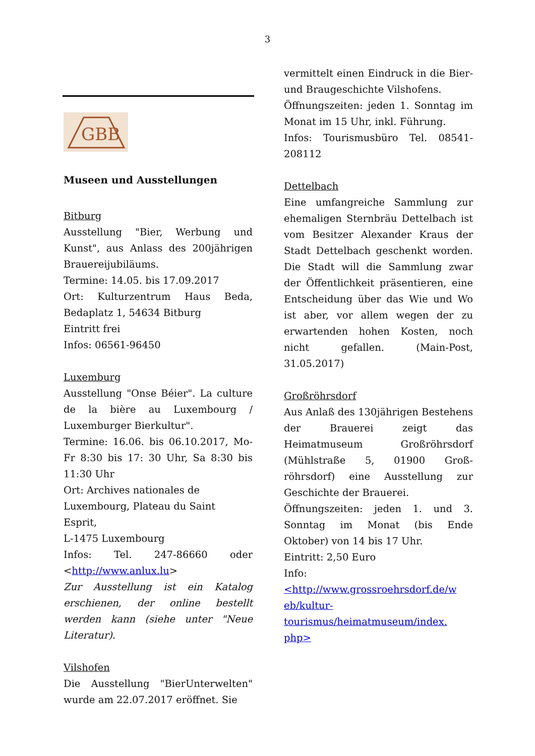3
GBB
Museen und Ausstellungen
Bitburg
Ausstellung "Bier, Werbung und Kunst", aus Anlass des 200jährigen Brauereijubiläums.
Termine: 14.05. bis 17.09.2017
Ort: Kulturzentrum Haus Beda, Bedaplatz 1, 54634 Bitburg
Eintritt frei
Infos: 06561-96450
Luxemburg
Ausstellung "Onse Béier". La culture de la bière au Luxembourg / Luxemburger Bierkultur".
Termine: 16.06. bis 06.10.2017, Mo-Fr 8:30 bis 17: 30 Uhr, Sa 8:30 bis 11:30 Uhr
Ort: Archives nationales de
Luxembourg, Plateau du Saint
Esprit,
L-1475 Luxembourg
Infos: Tel. 247-86660 oder <http://www.anlux.lu>
Zur Ausstellung ist ein Katalog erschienen, der online bestellt werden kann (siehe unter "Neue Literatur).
Vilshofen
Die Ausstellung "BierUnterwelten" wurde am 22.07.2017 eröffnet. Sie
vermittelt einen Eindruck in die Bier- und Braugeschichte Vilshofens.
Öffnungszeiten: jeden 1. Sonntag im Monat im 15 Uhr, inkl. Führung.
Infos: Tourismusbüro Tel. 08541-208112
Dettelbach
Eine umfangreiche Sammlung zur ehemaligen Sternbräu Dettelbach ist vom Besitzer Alexander Kraus der Stadt Dettelbach geschenkt worden. Die Stadt will die Sammlung zwar der Öffentlichkeit präsentieren, eine Entscheidung über das Wie und Wo ist aber, vor allem wegen der zu erwartenden hohen Kosten, noch nicht gefallen. (Main-Post, 31.05.2017)
Großröhrsdorf
Aus Anlaß des 130jährigen Bestehens der Brauerei zeigt das Heimatmuseum Großröhrsdorf (Mühlstraße 5, 01900 Groß-röhrsdorf) eine Ausstellung zur Geschichte der Brauerei.
Öffnungszeiten: jeden 1. und 3. Sonntag im Monat (bis Ende Oktober) von 14 bis 17 Uhr.
Eintritt: 2,50 Euro
Info:
<http://www.grossroehrsdorf.de/w eb/kultur-
tourismus/heimatmuseum/index. php>